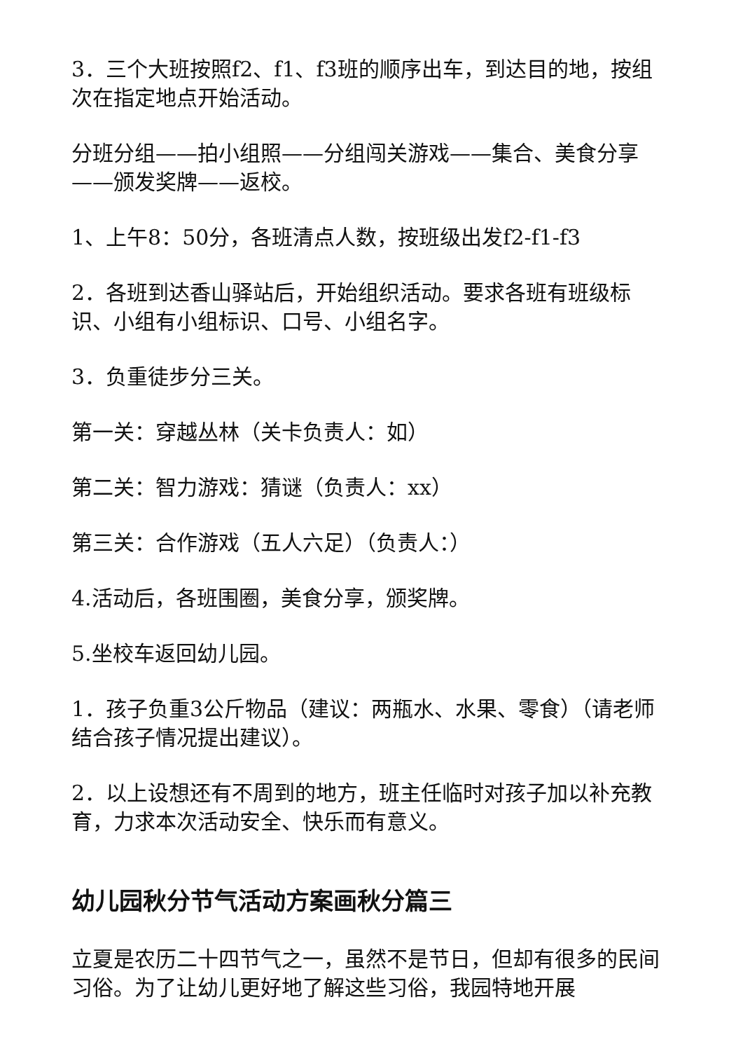3．三个大班按照f2、f1、f3班的顺序出车，到达目的地，按组次在指定地点开始活动。
分班分组——拍小组照——分组闯关游戏——集合、美食分享——颁发奖牌——返校。
1、上午8：50分，各班清点人数，按班级出发f2-f1-f3
2．各班到达香山驿站后，开始组织活动。要求各班有班级标识、小组有小组标识、口号、小组名字。
3．负重徒步分三关。
第一关：穿越丛林（关卡负责人：如）
第二关：智力游戏：猜谜（负责人：xx）
第三关：合作游戏（五人六足）（负责人：）
4.活动后，各班围圈，美食分享，颁奖牌。
5.坐校车返回幼儿园。
1．孩子负重3公斤物品（建议：两瓶水、水果、零食）（请老师结合孩子情况提出建议）。
2．以上设想还有不周到的地方，班主任临时对孩子加以补充教育，力求本次活动安全、快乐而有意义。
幼儿园秋分节气活动方案画秋分篇三
立夏是农历二十四节气之一，虽然不是节日，但却有很多的民间习俗。为了让幼儿更好地了解这些习俗，我园特地开展